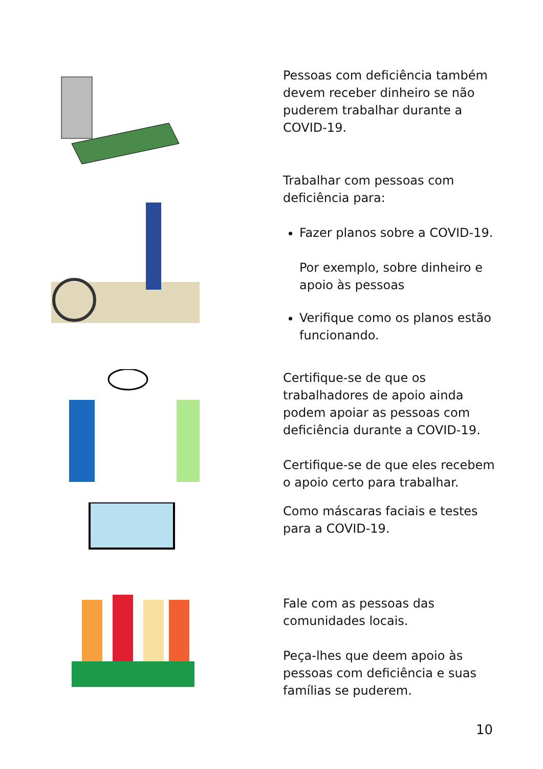Pessoas com deficiência também devem receber dinheiro se não puderem trabalhar durante a COVID-19.
Trabalhar com pessoas com deficiência para:
Fazer planos sobre a COVID-19.
Por exemplo, sobre dinheiro e apoio às pessoas
Verifique como os planos estão funcionando.
Certifique-se de que os trabalhadores de apoio ainda podem apoiar as pessoas com deficiência durante a COVID-19.
Certifique-se de que eles recebem o apoio certo para trabalhar.
Como máscaras faciais e testes para a COVID-19.
Fale com as pessoas das comunidades locais.
Peça-lhes que deem apoio às pessoas com deficiência e suas famílias se puderem.
10